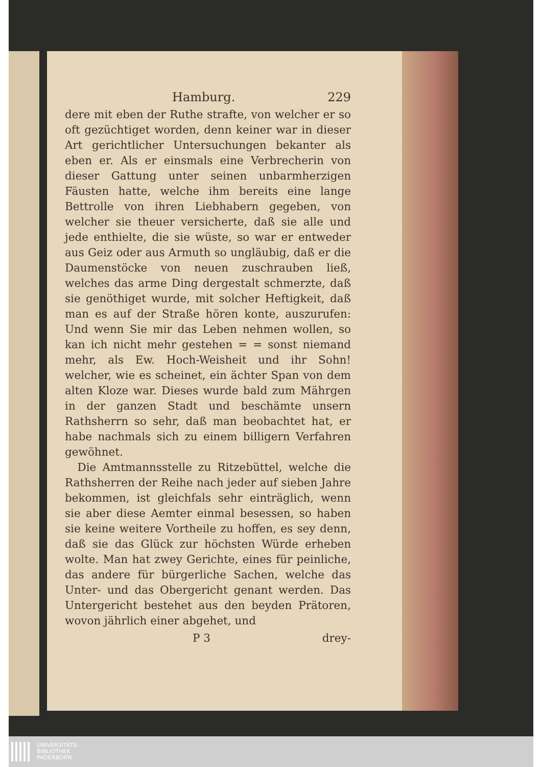Hamburg. 229
dere mit eben der Ruthe strafte, von welcher er so oft gezüchtiget worden, denn keiner war in dieser Art gerichtlicher Untersuchungen bekanter als eben er. Als er einsmals eine Verbrecherin von dieser Gattung unter seinen unbarmherzigen Fäusten hatte, welche ihm bereits eine lange Bettrolle von ihren Liebhabern gegeben, von welcher sie theuer versicherte, daß sie alle und jede enthielte, die sie wüste, so war er entweder aus Geiz oder aus Armuth so ungläubig, daß er die Daumenstöcke von neuen zuschrauben ließ, welches das arme Ding dergestalt schmerzte, daß sie genöthiget wurde, mit solcher Heftigkeit, daß man es auf der Straße hören konte, auszurufen: Und wenn Sie mir das Leben nehmen wollen, so kan ich nicht mehr gestehen = = sonst niemand mehr, als Ew. Hoch-Weisheit und ihr Sohn! welcher, wie es scheinet, ein ächter Span von dem alten Kloze war. Dieses wurde bald zum Mährgen in der ganzen Stadt und beschämte unsern Rathsherrn so sehr, daß man beobachtet hat, er habe nachmals sich zu einem billigern Verfahren gewöhnet.
Die Amtmannsstelle zu Ritzebüttel, welche die Rathsherren der Reihe nach jeder auf sieben Jahre bekommen, ist gleichfals sehr einträglich, wenn sie aber diese Aemter einmal besessen, so haben sie keine weitere Vortheile zu hoffen, es sey denn, daß sie das Glück zur höchsten Würde erheben wolte. Man hat zwey Gerichte, eines für peinliche, das andere für bürgerliche Sachen, welche das Unter- und das Obergericht genant werden. Das Untergericht bestehet aus den beyden Prätoren, wovon jährlich einer abgehet, und
P 3 drey-
UNIVERSITÄTS-
BIBLIOTHEK
PADERBORN